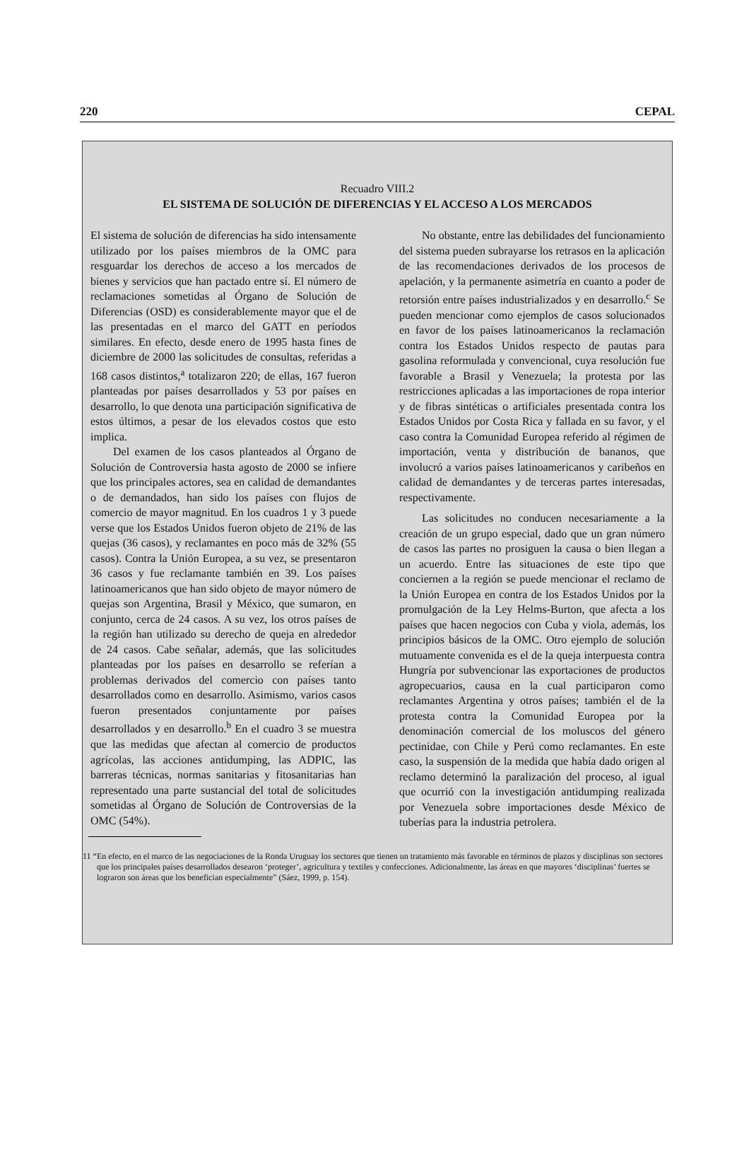220 CEPAL
Recuadro VIII.2
EL SISTEMA DE SOLUCIÓN DE DIFERENCIAS Y EL ACCESO A LOS MERCADOS
El sistema de solución de diferencias ha sido intensamente utilizado por los países miembros de la OMC para resguardar los derechos de acceso a los mercados de bienes y servicios que han pactado entre sí. El número de reclamaciones sometidas al Órgano de Solución de Diferencias (OSD) es considerablemente mayor que el de las presentadas en el marco del GATT en períodos similares. En efecto, desde enero de 1995 hasta fines de diciembre de 2000 las solicitudes de consultas, referidas a 168 casos distintos,<sup>a</sup> totalizaron 220; de ellas, 167 fueron planteadas por países desarrollados y 53 por países en desarrollo, lo que denota una participación significativa de estos últimos, a pesar de los elevados costos que esto implica.
Del examen de los casos planteados al Órgano de Solución de Controversia hasta agosto de 2000 se infiere que los principales actores, sea en calidad de demandantes o de demandados, han sido los países con flujos de comercio de mayor magnitud. En los cuadros 1 y 3 puede verse que los Estados Unidos fueron objeto de 21% de las quejas (36 casos), y reclamantes en poco más de 32% (55 casos). Contra la Unión Europea, a su vez, se presentaron 36 casos y fue reclamante también en 39. Los países latinoamericanos que han sido objeto de mayor número de quejas son Argentina, Brasil y México, que sumaron, en conjunto, cerca de 24 casos. A su vez, los otros países de la región han utilizado su derecho de queja en alrededor de 24 casos. Cabe señalar, además, que las solicitudes planteadas por los países en desarrollo se referían a problemas derivados del comercio con países tanto desarrollados como en desarrollo. Asimismo, varios casos fueron presentados conjuntamente por países desarrollados y en desarrollo.<sup>b</sup> En el cuadro 3 se muestra que las medidas que afectan al comercio de productos agrícolas, las acciones antidumping, las ADPIC, las barreras técnicas, normas sanitarias y fitosanitarias han representado una parte sustancial del total de solicitudes sometidas al Órgano de Solución de Controversias de la OMC (54%).
No obstante, entre las debilidades del funcionamiento del sistema pueden subrayarse los retrasos en la aplicación de las recomendaciones derivados de los procesos de apelación, y la permanente asimetría en cuanto a poder de retorsión entre países industrializados y en desarrollo.<sup>c</sup> Se pueden mencionar como ejemplos de casos solucionados en favor de los países latinoamericanos la reclamación contra los Estados Unidos respecto de pautas para gasolina reformulada y convencional, cuya resolución fue favorable a Brasil y Venezuela; la protesta por las restricciones aplicadas a las importaciones de ropa interior y de fibras sintéticas o artificiales presentada contra los Estados Unidos por Costa Rica y fallada en su favor, y el caso contra la Comunidad Europea referido al régimen de importación, venta y distribución de bananos, que involucró a varios países latinoamericanos y caribeños en calidad de demandantes y de terceras partes interesadas, respectivamente.
Las solicitudes no conducen necesariamente a la creación de un grupo especial, dado que un gran número de casos las partes no prosiguen la causa o bien llegan a un acuerdo. Entre las situaciones de este tipo que conciernen a la región se puede mencionar el reclamo de la Unión Europea en contra de los Estados Unidos por la promulgación de la Ley Helms-Burton, que afecta a los países que hacen negocios con Cuba y viola, además, los principios básicos de la OMC. Otro ejemplo de solución mutuamente convenida es el de la queja interpuesta contra Hungría por subvencionar las exportaciones de productos agropecuarios, causa en la cual participaron como reclamantes Argentina y otros países; también el de la protesta contra la Comunidad Europea por la denominación comercial de los moluscos del género pectinidae, con Chile y Perú como reclamantes. En este caso, la suspensión de la medida que había dado origen al reclamo determinó la paralización del proceso, al igual que ocurrió con la investigación antidumping realizada por Venezuela sobre importaciones desde México de tuberías para la industria petrolera.
11 “En efecto, en el marco de las negociaciones de la Ronda Uruguay los sectores que tienen un tratamiento más favorable en términos de plazos y disciplinas son sectores que los principales países desarrollados desearon ‘proteger’, agricultura y textiles y confecciones. Adicionalmente, las áreas en que mayores ‘disciplinas’ fuertes se lograron son áreas que los benefician especialmente” (Sáez, 1999, p. 154).